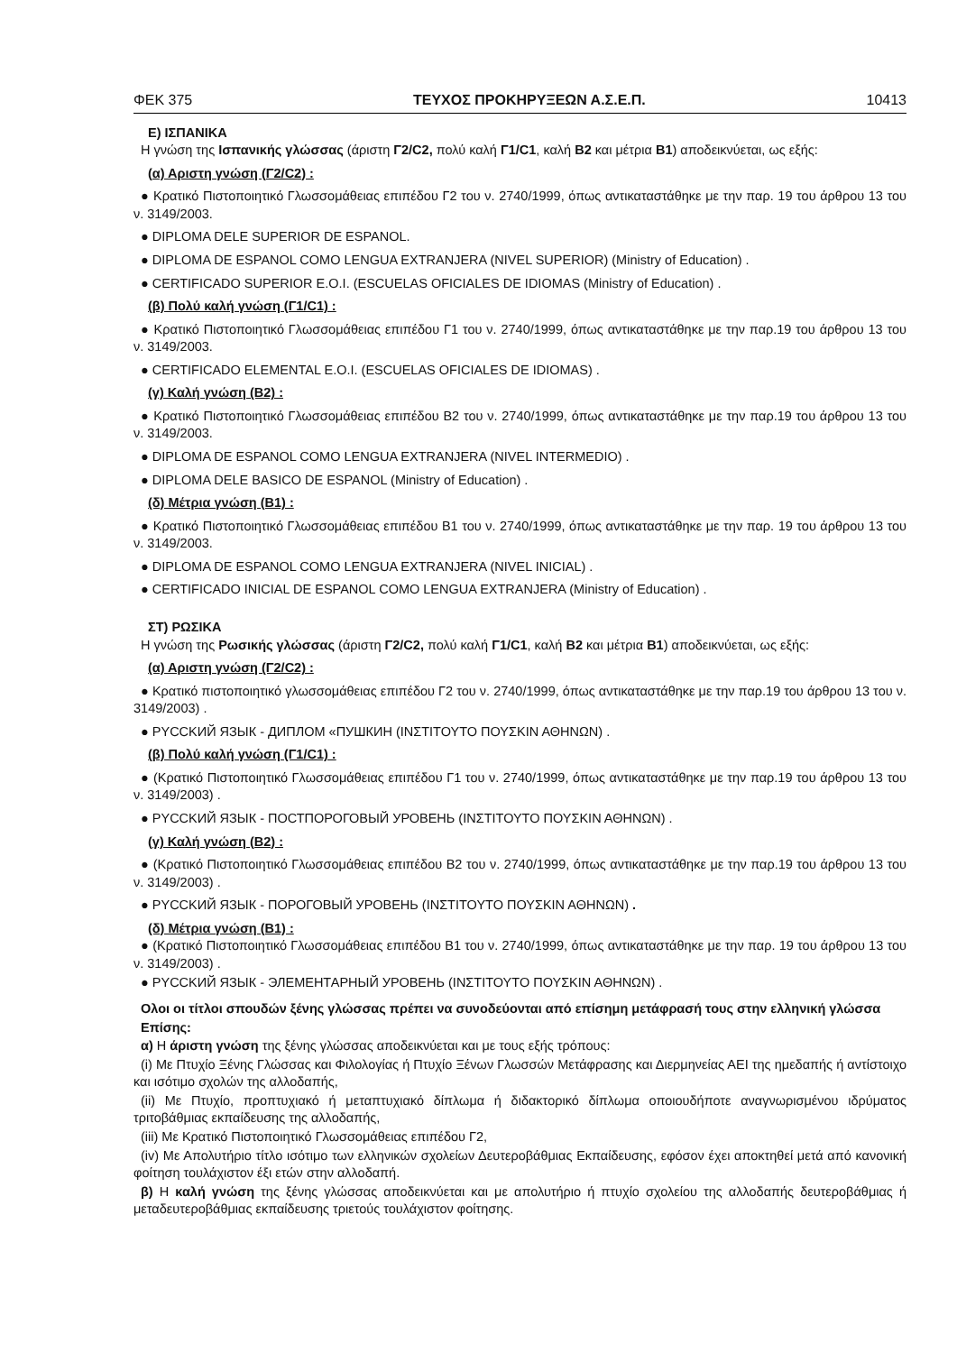ΦΕΚ 375 ΤΕΥΧΟΣ ΠΡΟΚΗΡΥΞΕΩΝ Α.Σ.Ε.Π. 10413
Ε) ΙΣΠΑΝΙΚΑ
Η γνώση της Ισπανικής γλώσσας (άριστη Γ2/C2, πολύ καλή Γ1/C1, καλή Β2 και μέτρια Β1) αποδεικνύεται, ως εξής:
(α) Αριστη γνώση (Γ2/C2) :
● Κρατικό Πιστοποιητικό Γλωσσομάθειας επιπέδου Γ2 του ν. 2740/1999, όπως αντικαταστάθηκε με την παρ. 19 του άρθρου 13 του ν. 3149/2003.
● DIPLOMA DELE SUPERIOR DE ESPANOL.
● DIPLOMA DE ESPANOL COMO LENGUA EXTRANJERA (NIVEL SUPERIOR) (Ministry of Education) .
● CERTIFICADO SUPERIOR E.O.I. (ESCUELAS OFICIALES DE IDIOMAS (Ministry of Education) .
(β) Πολύ καλή γνώση (Γ1/C1) :
● Κρατικό Πιστοποιητικό Γλωσσομάθειας επιπέδου Γ1 του ν. 2740/1999, όπως αντικαταστάθηκε με την παρ.19 του άρθρου 13 του ν. 3149/2003.
● CERTIFICADO ELEMENTAL E.O.I. (ESCUELAS OFICIALES DE IDIOMAS) .
(γ) Καλή γνώση (Β2) :
● Κρατικό Πιστοποιητικό Γλωσσομάθειας επιπέδου Β2 του ν. 2740/1999, όπως αντικαταστάθηκε με την παρ.19 του άρθρου 13 του ν. 3149/2003.
● DIPLOMA DE ESPANOL COMO LENGUA EXTRANJERA (NIVEL INTERMEDIO) .
● DIPLOMA DELE BASICO DE ESPANOL (Ministry of Education) .
(δ) Μέτρια γνώση (Β1) :
● Κρατικό Πιστοποιητικό Γλωσσομάθειας επιπέδου Β1 του ν. 2740/1999, όπως αντικαταστάθηκε με την παρ. 19 του άρθρου 13 του ν. 3149/2003.
● DIPLOMA DE ESPANOL COMO LENGUA EXTRANJERA (NIVEL INICIAL) .
● CERTIFICADO INICIAL DE ESPANOL COMO LENGUA EXTRANJERA (Ministry of Education) .
ΣΤ) ΡΩΣΙΚΑ
Η γνώση της Ρωσικής γλώσσας (άριστη Γ2/C2, πολύ καλή Γ1/C1, καλή Β2 και μέτρια Β1) αποδεικνύεται, ως εξής:
(α) Αριστη γνώση (Γ2/C2) :
● Κρατικό πιστοποιητικό γλωσσομάθειας επιπέδου Γ2 του ν. 2740/1999, όπως αντικαταστάθηκε με την παρ.19 του άρθρου 13 του ν. 3149/2003) .
● PYCCKИЙ ЯЗЫК - ДИПЛОМ «ПУШКИН (ΙΝΣΤΙΤΟΥΤΟ ΠΟΥΣΚΙΝ ΑΘΗΝΩΝ) .
(β) Πολύ καλή γνώση (Γ1/C1) :
● (Κρατικό Πιστοποιητικό Γλωσσομάθειας επιπέδου Γ1 του ν. 2740/1999, όπως αντικαταστάθηκε με την παρ.19 του άρθρου 13 του ν. 3149/2003) .
● PYCCKИЙ ЯЗЫК - ПОСТПОРОГОВЫЙ УРОВЕНЬ (ΙΝΣΤΙΤΟΥΤΟ ΠΟΥΣΚΙΝ ΑΘΗΝΩΝ) .
(γ) Καλή γνώση (Β2) :
● (Κρατικό Πιστοποιητικό Γλωσσομάθειας επιπέδου Β2 του ν. 2740/1999, όπως αντικαταστάθηκε με την παρ.19 του άρθρου 13 του ν. 3149/2003) .
● PYCCKИЙ ЯЗЫК - ПОРОГОВЫЙ УРОВЕНЬ (ΙΝΣΤΙΤΟΥΤΟ ΠΟΥΣΚΙΝ ΑΘΗΝΩΝ) .
(δ) Μέτρια γνώση (Β1) :
● (Κρατικό Πιστοποιητικό Γλωσσομάθειας επιπέδου Β1 του ν. 2740/1999, όπως αντικαταστάθηκε με την παρ. 19 του άρθρου 13 του ν. 3149/2003) .
● PYCCKИЙ ЯЗЫК - ЭЛЕМЕНТАРНЫЙ УРОВЕНЬ (ΙΝΣΤΙΤΟΥΤΟ ΠΟΥΣΚΙΝ ΑΘΗΝΩΝ) .
Ολοι οι τίτλοι σπουδών ξένης γλώσσας πρέπει να συνοδεύονται από επίσημη μετάφρασή τους στην ελληνική γλώσσα
Επίσης:
α) Η άριστη γνώση της ξένης γλώσσας αποδεικνύεται και με τους εξής τρόπους:
(i) Με Πτυχίο Ξένης Γλώσσας και Φιλολογίας ή Πτυχίο Ξένων Γλωσσών Μετάφρασης και Διερμηνείας ΑΕΙ της ημεδαπής ή αντίστοιχο και ισότιμο σχολών της αλλοδαπής,
(ii) Με Πτυχίο, προπτυχιακό ή μεταπτυχιακό δίπλωμα ή διδακτορικό δίπλωμα οποιουδήποτε αναγνωρισμένου ιδρύματος τριτοβάθμιας εκπαίδευσης της αλλοδαπής,
(iii) Με Κρατικό Πιστοποιητικό Γλωσσομάθειας επιπέδου Γ2,
(iv) Με Απολυτήριο τίτλο ισότιμο των ελληνικών σχολείων Δευτεροβάθμιας Εκπαίδευσης, εφόσον έχει αποκτηθεί μετά από κανονική φοίτηση τουλάχιστον έξι ετών στην αλλοδαπή.
β) Η καλή γνώση της ξένης γλώσσας αποδεικνύεται και με απολυτήριο ή πτυχίο σχολείου της αλλοδαπής δευτεροβάθμιας ή μεταδευτεροβάθμιας εκπαίδευσης τριετούς τουλάχιστον φοίτησης.